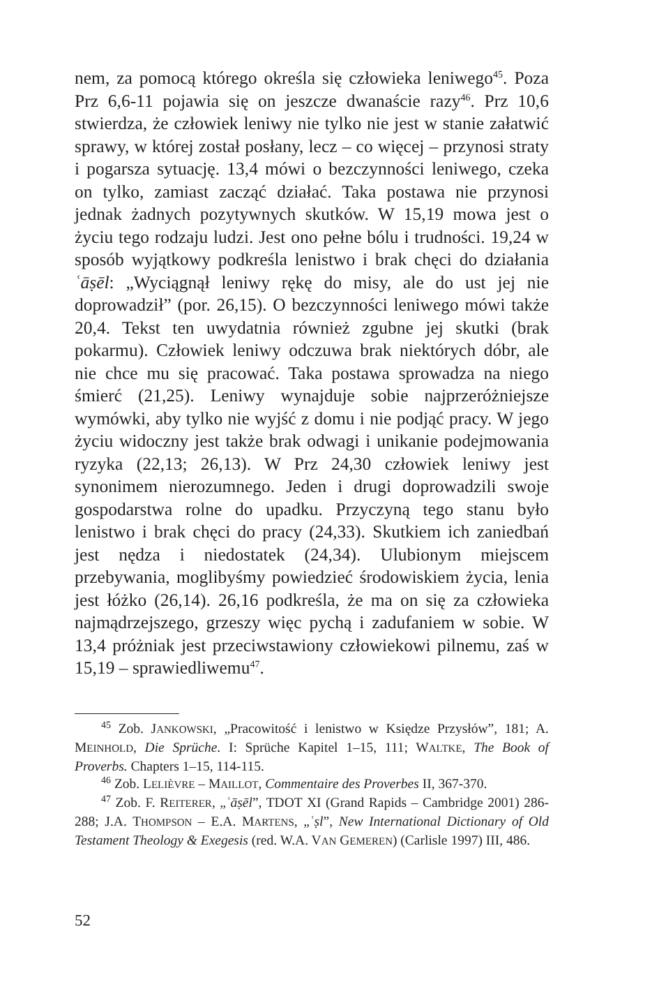nem, za pomocą którego określa się człowieka leniwego<sup>45</sup>. Poza Prz 6,6-11 pojawia się on jeszcze dwanaście razy<sup>46</sup>. Prz 10,6 stwierdza, że człowiek leniwy nie tylko nie jest w stanie załatwić sprawy, w której został posłany, lecz – co więcej – przynosi straty i pogarsza sytuację. 13,4 mówi o bezczynności leniwego, czeka on tylko, zamiast zacząć działać. Taka postawa nie przynosi jednak żadnych pozytywnych skutków. W 15,19 mowa jest o życiu tego rodzaju ludzi. Jest ono pełne bólu i trudności. 19,24 w sposób wyjątkowy podkreśla lenistwo i brak chęci do działania ʿāṣēl: „Wyciągnął leniwy rękę do misy, ale do ust jej nie doprowadził” (por. 26,15). O bezczynności leniwego mówi także 20,4. Tekst ten uwydatnia również zgubne jej skutki (brak pokarmu). Człowiek leniwy odczuwa brak niektórych dóbr, ale nie chce mu się pracować. Taka postawa sprowadza na niego śmierć (21,25). Leniwy wynajduje sobie najprzeróżniejsze wymówki, aby tylko nie wyjść z domu i nie podjąć pracy. W jego życiu widoczny jest także brak odwagi i unikanie podejmowania ryzyka (22,13; 26,13). W Prz 24,30 człowiek leniwy jest synonimem nierozumnego. Jeden i drugi doprowadzili swoje gospodarstwa rolne do upadku. Przyczyną tego stanu było lenistwo i brak chęci do pracy (24,33). Skutkiem ich zaniedbań jest nędza i niedostatek (24,34). Ulubionym miejscem przebywania, moglibyśmy powiedzieć środowiskiem życia, lenia jest łóżko (26,14). 26,16 podkreśla, że ma on się za człowieka najmądrzejszego, grzeszy więc pychą i zadufaniem w sobie. W 13,4 próżniak jest przeciwstawiony człowiekowi pilnemu, zaś w 15,19 – sprawiedliwemu<sup>47</sup>.
<sup>45</sup> Zob. JANKOWSKI, „Pracowitość i lenistwo w Księdze Przysłów”, 181; A. MEINHOLD, Die Sprüche. I: Sprüche Kapitel 1–15, 111; WALTKE, The Book of Proverbs. Chapters 1–15, 114-115.
<sup>46</sup> Zob. LELIÈVRE – MAILLOT, Commentaire des Proverbes II, 367-370.
<sup>47</sup> Zob. F. REITERER, „ʿāṣēl”, TDOT XI (Grand Rapids – Cambridge 2001) 286-288; J.A. THOMPSON – E.A. MARTENS, „ʿṣl”, New International Dictionary of Old Testament Theology & Exegesis (red. W.A. VAN GEMEREN) (Carlisle 1997) III, 486.
52